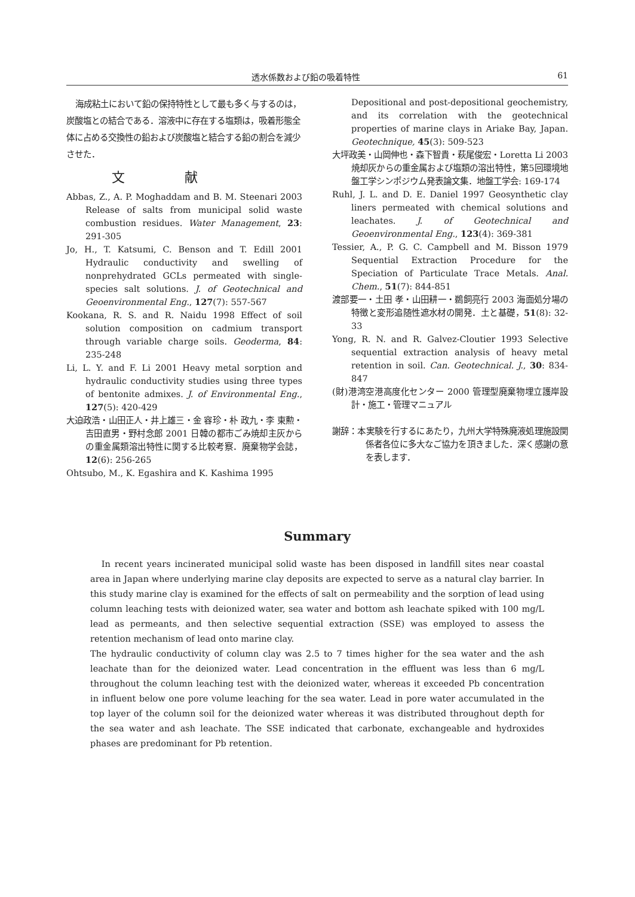透水係数および鉛の吸着特性 61
海成粘土において鉛の保持特性として最も多く与するのは，炭酸塩との結合である．溶液中に存在する塩類は，吸着形態全体に占める交換性の鉛および炭酸塩と結合する鉛の割合を減少させた．
文献
Abbas, Z., A. P. Moghaddam and B. M. Steenari 2003 Release of salts from municipal solid waste combustion residues. Water Management, 23: 291-305
Jo, H., T. Katsumi, C. Benson and T. Edill 2001 Hydraulic conductivity and swelling of nonprehydrated GCLs permeated with single-species salt solutions. J. of Geotechnical and Geoenvironmental Eng., 127(7): 557-567
Kookana, R. S. and R. Naidu 1998 Effect of soil solution composition on cadmium transport through variable charge soils. Geoderma, 84: 235-248
Li, L. Y. and F. Li 2001 Heavy metal sorption and hydraulic conductivity studies using three types of bentonite admixes. J. of Environmental Eng., 127(5): 420-429
大迫政浩・山田正人・井上雄三・金 容珍・朴 政九・李 東勲・吉田直男・野村念郎 2001 日韓の都市ごみ焼却主灰からの重金属類溶出特性に関する比較考察．廃棄物学会誌，12(6): 256-265
Ohtsubo, M., K. Egashira and K. Kashima 1995
Depositional and post-depositional geochemistry, and its correlation with the geotechnical properties of marine clays in Ariake Bay, Japan. Geotechnique, 45(3): 509-523
大坪政美・山岡伸也・森下智貴・萩尾俊宏・Loretta Li 2003 焼却灰からの重金属および塩類の溶出特性，第5回環境地盤工学シンポジウム発表論文集．地盤工学会: 169-174
Ruhl, J. L. and D. E. Daniel 1997 Geosynthetic clay liners permeated with chemical solutions and leachates. J. of Geotechnical and Geoenvironmental Eng., 123(4): 369-381
Tessier, A., P. G. C. Campbell and M. Bisson 1979 Sequential Extraction Procedure for the Speciation of Particulate Trace Metals. Anal. Chem., 51(7): 844-851
渡部要一・土田 孝・山田耕一・鵜飼亮行 2003 海面処分場の特徴と変形追随性遮水材の開発．土と基礎，51(8): 32-33
Yong, R. N. and R. Galvez-Cloutier 1993 Selective sequential extraction analysis of heavy metal retention in soil. Can. Geotechnical. J., 30: 834-847
(財)港湾空港高度化センター 2000 管理型廃棄物埋立護岸設計・施工・管理マニュアル
謝辞：本実験を行するにあたり，九州大学特殊廃液処理施設関係者各位に多大なご協力を頂きました．深く感謝の意を表します．
Summary
In recent years incinerated municipal solid waste has been disposed in landfill sites near coastal area in Japan where underlying marine clay deposits are expected to serve as a natural clay barrier. In this study marine clay is examined for the effects of salt on permeability and the sorption of lead using column leaching tests with deionized water, sea water and bottom ash leachate spiked with 100 mg/L lead as permeants, and then selective sequential extraction (SSE) was employed to assess the retention mechanism of lead onto marine clay.
The hydraulic conductivity of column clay was 2.5 to 7 times higher for the sea water and the ash leachate than for the deionized water. Lead concentration in the effluent was less than 6 mg/L throughout the column leaching test with the deionized water, whereas it exceeded Pb concentration in influent below one pore volume leaching for the sea water. Lead in pore water accumulated in the top layer of the column soil for the deionized water whereas it was distributed throughout depth for the sea water and ash leachate. The SSE indicated that carbonate, exchangeable and hydroxides phases are predominant for Pb retention.